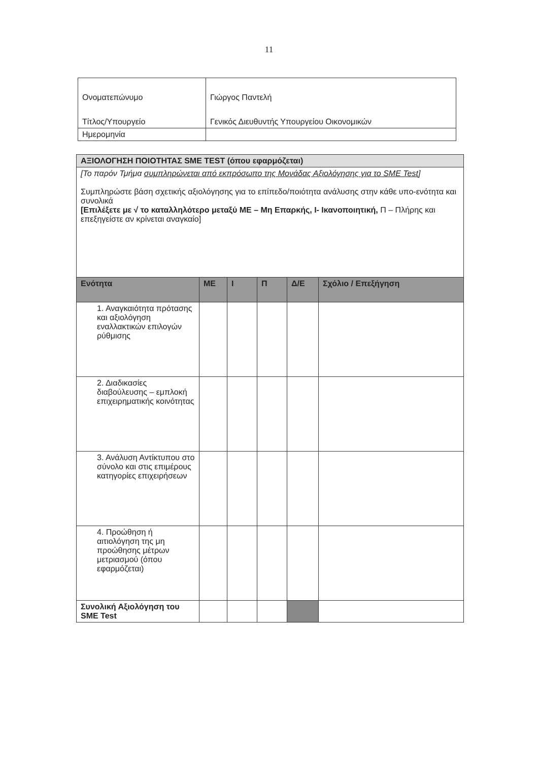11
| Ονοματεπώνυμο Τίτλος/Υπουργείο | Γιώργος Παντελή Γενικός Διευθυντής Υπουργείου Οικονομικών |
| Ημερομηνία | |
| ΑΞΙΟΛΟΓΗΣΗ ΠΟΙΟΤΗΤΑΣ SME TEST (όπου εφαρμόζεται) | | | | | |
| [Το παρόν Τμήμα συμπληρώνεται από εκπρόσωπο της Μονάδας Αξιολόγησης για το SME Test ] Συμπληρώστε βάση σχετικής αξιολόγησης για το επίπεδο/ποιότητα ανάλυσης στην κάθε υπο-ενότητα και συνολικά [Επιλέξετε με √ το καταλληλότερο μεταξύ ΜΕ – Μη Επαρκής, Ι- Ικανοποιητική, Π – Πλήρης και επεξηγείστε αν κρίνεται αναγκαίο] | | | | | |
| Ενότητα | ΜΕ | Ι | Π | Δ/Ε | Σχόλιο / Επεξήγηση |
| 1. Αναγκαιότητα πρότασης και αξιολόγηση εναλλακτικών επιλογών ρύθμισης | | | | | |
| 2. Διαδικασίες διαβούλευσης – εμπλοκή επιχειρηματικής κοινότητας | | | | | |
| 3. Ανάλυση Αντίκτυπου στο σύνολο και στις επιμέρους κατηγορίες επιχειρήσεων | | | | | |
| 4. Προώθηση ή αιτιολόγηση της μη προώθησης μέτρων μετριασμού (όπου εφαρμόζεται) | | | | | |
| Συνολική Αξιολόγηση του SME Test | | | | | |